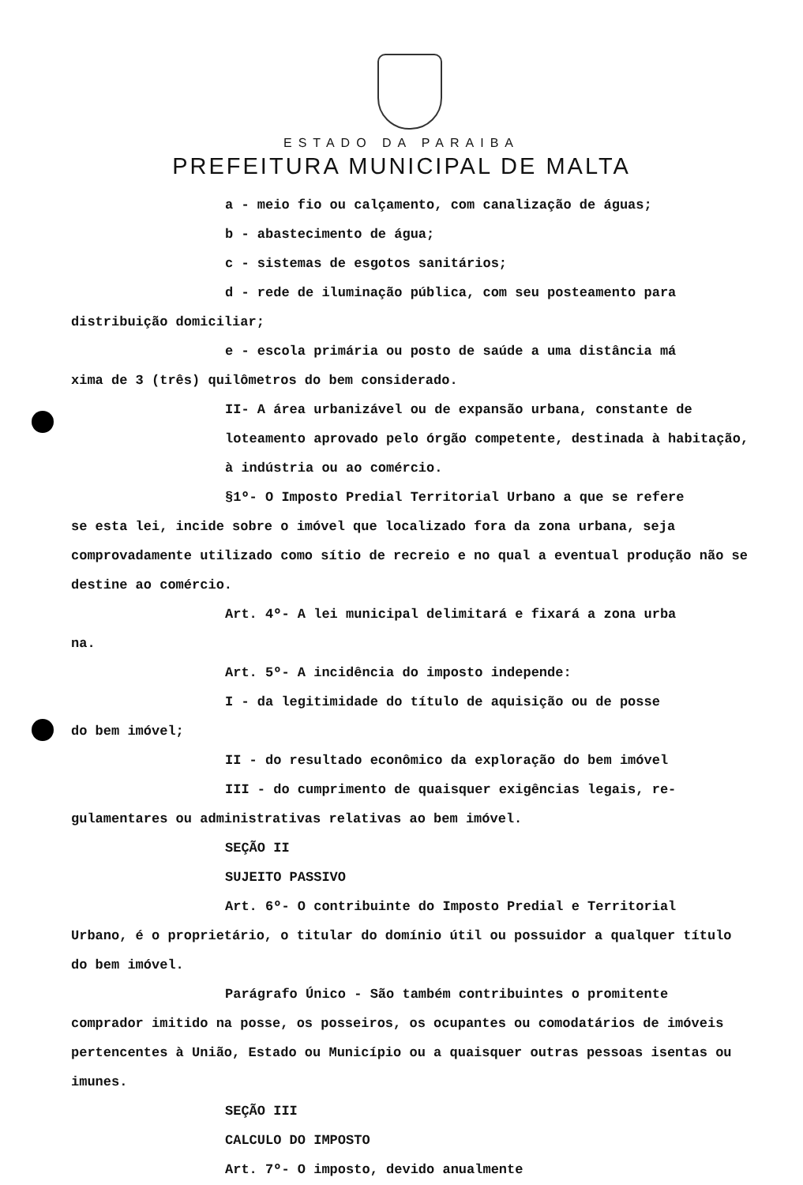ESTADO DA PARAIBA
PREFEITURA MUNICIPAL DE MALTA
a - meio fio ou calçamento, com canalização de águas;
b - abastecimento de água;
c - sistemas de esgotos sanitários;
d - rede de iluminação pública, com seu posteamento para
distribuição domiciliar;
e - escola primária ou posto de saúde a uma distância má
xima de 3 (três) quilômetros do bem considerado.
II- A área urbanizável ou de expansão urbana, constante de loteamento aprovado pelo órgão competente, destinada à habitação, à indústria ou ao comércio.
§1º- O Imposto Predial Territorial Urbano a que se refere
se esta lei, incide sobre o imóvel que localizado fora da zona urbana, seja comprovadamente utilizado como sítio de recreio e no qual a eventual produção não se destine ao comércio.
Art. 4º- A lei municipal delimitará e fixará a zona urba
na.
Art. 5º- A incidência do imposto independe:
I - da legitimidade do título de aquisição ou de posse
do bem imóvel;
II - do resultado econômico da exploração do bem imóvel
III - do cumprimento de quaisquer exigências legais, re-
gulamentares ou administrativas relativas ao bem imóvel.
SEÇÃO II
SUJEITO PASSIVO
Art. 6º- O contribuinte do Imposto Predial e Territorial
Urbano, é o proprietário, o titular do domínio útil ou possuidor a qualquer título do bem imóvel.
Parágrafo Único - São também contribuintes o promitente
comprador imitido na posse, os posseiros, os ocupantes ou comodatários de imóveis pertencentes à União, Estado ou Município ou a quaisquer outras pessoas isentas ou imunes.
SEÇÃO III
CALCULO DO IMPOSTO
Art. 7º- O imposto, devido anualmente